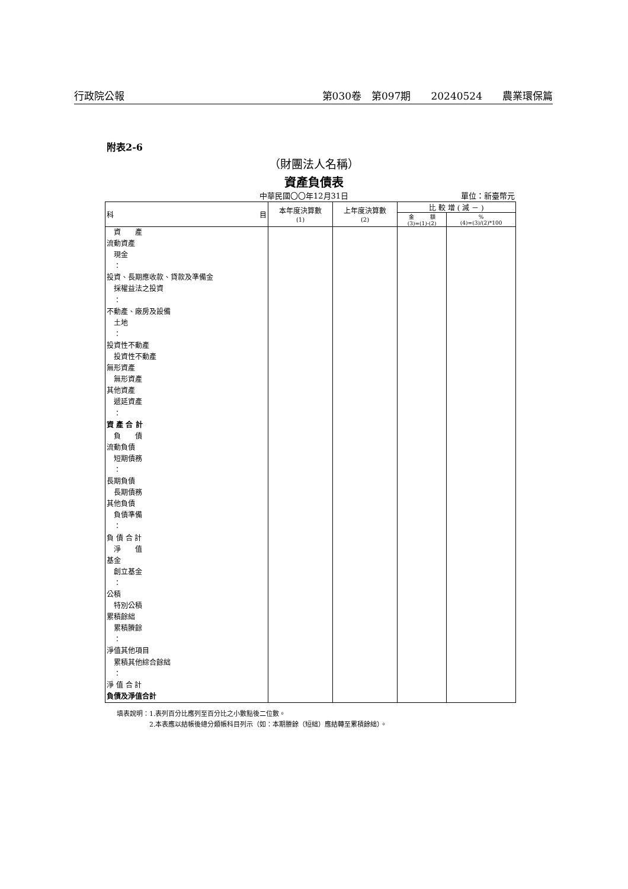行政院公報 第030卷　第097期　　20240524　　農業環保篇
附表2-6
（財團法人名稱）
資產負債表
中華民國〇〇年12月31日 單位：新臺幣元
| 科 目 | 本年度決算數 (1) | 上年度決算數 (2) | 比 較 增 ( 減 － ) | |
| --- | --- | --- | --- | --- |
| | | | 金 額 (3)=(1)-(2) | % (4)=(3)/(2)*100 |
| 資 產 流動資產 現金 ： 投資、長期應收款、貸款及準備金 採權益法之投資 ： 不動產、廠房及設備 土地 ： 投資性不動產 投資性不動產 無形資產 無形資產 其他資產 遞延資產 ： 資 產 合 計 負 債 流動負債 短期債務 ： 長期負債 長期債務 其他負債 負債準備 ： 負 債 合 計 淨 值 基金 創立基金 ： 公積 特別公積 累積餘絀 累積賸餘 ： 淨值其他項目 累積其他綜合餘絀 ： 淨 值 合 計 負債及淨值合計 | | | | |
填表說明：1.表列百分比應列至百分比之小數點後二位數。
　　　　　2.本表應以結帳後總分類帳科目列示（如：本期賸餘（短絀）應結轉至累積餘絀）。